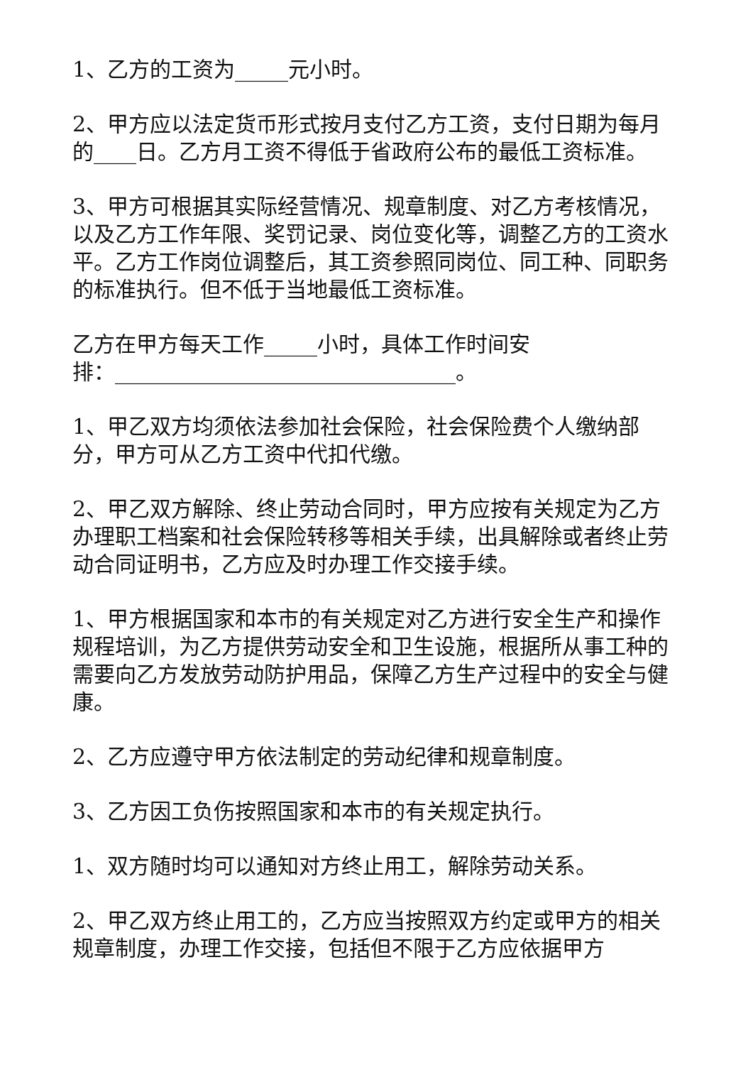1、乙方的工资为_____元小时。
2、甲方应以法定货币形式按月支付乙方工资，支付日期为每月的____日。乙方月工资不得低于省政府公布的最低工资标准。
3、甲方可根据其实际经营情况、规章制度、对乙方考核情况，以及乙方工作年限、奖罚记录、岗位变化等，调整乙方的工资水平。乙方工作岗位调整后，其工资参照同岗位、同工种、同职务的标准执行。但不低于当地最低工资标准。
乙方在甲方每天工作_____小时，具体工作时间安
排：________________________________。
1、甲乙双方均须依法参加社会保险，社会保险费个人缴纳部分，甲方可从乙方工资中代扣代缴。
2、甲乙双方解除、终止劳动合同时，甲方应按有关规定为乙方办理职工档案和社会保险转移等相关手续，出具解除或者终止劳动合同证明书，乙方应及时办理工作交接手续。
1、甲方根据国家和本市的有关规定对乙方进行安全生产和操作规程培训，为乙方提供劳动安全和卫生设施，根据所从事工种的需要向乙方发放劳动防护用品，保障乙方生产过程中的安全与健康。
2、乙方应遵守甲方依法制定的劳动纪律和规章制度。
3、乙方因工负伤按照国家和本市的有关规定执行。
1、双方随时均可以通知对方终止用工，解除劳动关系。
2、甲乙双方终止用工的，乙方应当按照双方约定或甲方的相关规章制度，办理工作交接，包括但不限于乙方应依据甲方